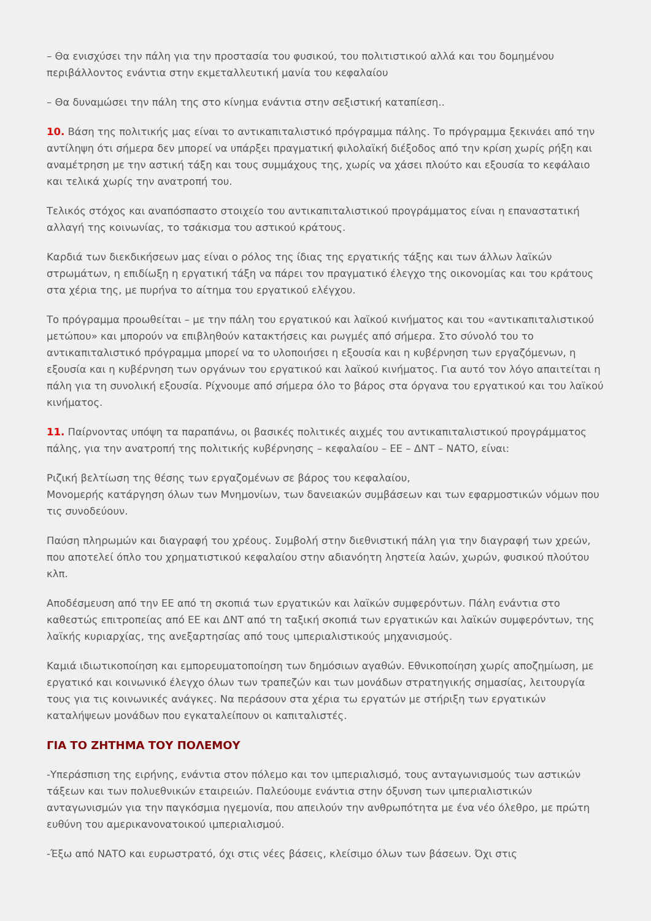– Θα ενισχύσει την πάλη για την προστασία του φυσικού, του πολιτιστικού αλλά και του δομημένου περιβάλλοντος ενάντια στην εκμεταλλευτική μανία του κεφαλαίου
– Θα δυναμώσει την πάλη της στο κίνημα ενάντια στην σεξιστική καταπίεση..
10. Βάση της πολιτικής μας είναι το αντικαπιταλιστικό πρόγραμμα πάλης. Το πρόγραμμα ξεκινάει από την αντίληψη ότι σήμερα δεν μπορεί να υπάρξει πραγματική φιλολαϊκή διέξοδος από την κρίση χωρίς ρήξη και αναμέτρηση με την αστική τάξη και τους συμμάχους της, χωρίς να χάσει πλούτο και εξουσία το κεφάλαιο και τελικά χωρίς την ανατροπή του.
Τελικός στόχος και αναπόσπαστο στοιχείο του αντικαπιταλιστικού προγράμματος είναι η επαναστατική αλλαγή της κοινωνίας, το τσάκισμα του αστικού κράτους.
Καρδιά των διεκδικήσεων μας είναι ο ρόλος της ίδιας της εργατικής τάξης και των άλλων λαϊκών στρωμάτων, η επιδίωξη η εργατική τάξη να πάρει τον πραγματικό έλεγχο της οικονομίας και του κράτους στα χέρια της, με πυρήνα το αίτημα του εργατικού ελέγχου.
Το πρόγραμμα προωθείται – με την πάλη του εργατικού και λαϊκού κινήματος και του «αντικαπιταλιστικού μετώπου» και μπορούν να επιβληθούν κατακτήσεις και ρωγμές από σήμερα. Στο σύνολό του το αντικαπιταλιστικό πρόγραμμα μπορεί να το υλοποιήσει η εξουσία και η κυβέρνηση των εργαζόμενων, η εξουσία και η κυβέρνηση των οργάνων του εργατικού και λαϊκού κινήματος. Για αυτό τον λόγο απαιτείται η πάλη για τη συνολική εξουσία. Ρίχνουμε από σήμερα όλο το βάρος στα όργανα του εργατικού και του λαϊκού κινήματος.
11. Παίρνοντας υπόψη τα παραπάνω, οι βασικές πολιτικές αιχμές του αντικαπιταλιστικού προγράμματος πάλης, για την ανατροπή της πολιτικής κυβέρνησης – κεφαλαίου – ΕΕ – ΔΝΤ – ΝΑΤΟ, είναι:
Ριζική βελτίωση της θέσης των εργαζομένων σε βάρος του κεφαλαίου,
Μονομερής κατάργηση όλων των Μνημονίων, των δανειακών συμβάσεων και των εφαρμοστικών νόμων που τις συνοδεύουν.
Παύση πληρωμών και διαγραφή του χρέους. Συμβολή στην διεθνιστική πάλη για την διαγραφή των χρεών, που αποτελεί όπλο του χρηματιστικού κεφαλαίου στην αδιανόητη ληστεία λαών, χωρών, φυσικού πλούτου κλπ.
Αποδέσμευση από την ΕΕ από τη σκοπιά των εργατικών και λαϊκών συμφερόντων. Πάλη ενάντια στο καθεστώς επιτροπείας από ΕΕ και ΔΝΤ από τη ταξική σκοπιά των εργατικών και λαϊκών συμφερόντων, της λαϊκής κυριαρχίας, της ανεξαρτησίας από τους ιμπεριαλιστικούς μηχανισμούς.
Καμιά ιδιωτικοποίηση και εμπορευματοποίηση των δημόσιων αγαθών. Εθνικοποίηση χωρίς αποζημίωση, με εργατικό και κοινωνικό έλεγχο όλων των τραπεζών και των μονάδων στρατηγικής σημασίας, λειτουργία τους για τις κοινωνικές ανάγκες. Να περάσουν στα χέρια τω εργατών με στήριξη των εργατικών καταλήψεων μονάδων που εγκαταλείπουν οι καπιταλιστές.
ΓΙΑ ΤΟ ΖΗΤΗΜΑ ΤΟΥ ΠΟΛΕΜΟΥ
-Υπεράσπιση της ειρήνης, ενάντια στον πόλεμο και τον ιμπεριαλισμό, τους ανταγωνισμούς των αστικών τάξεων και των πολυεθνικών εταιρειών. Παλεύουμε ενάντια στην όξυνση των ιμπεριαλιστικών ανταγωνισμών για την παγκόσμια ηγεμονία, που απειλούν την ανθρωπότητα με ένα νέο όλεθρο, με πρώτη ευθύνη του αμερικανονατοικού ιμπεριαλισμού.
-Έξω από ΝΑΤΟ και ευρωστρατό, όχι στις νέες βάσεις, κλείσιμο όλων των βάσεων. Όχι στις